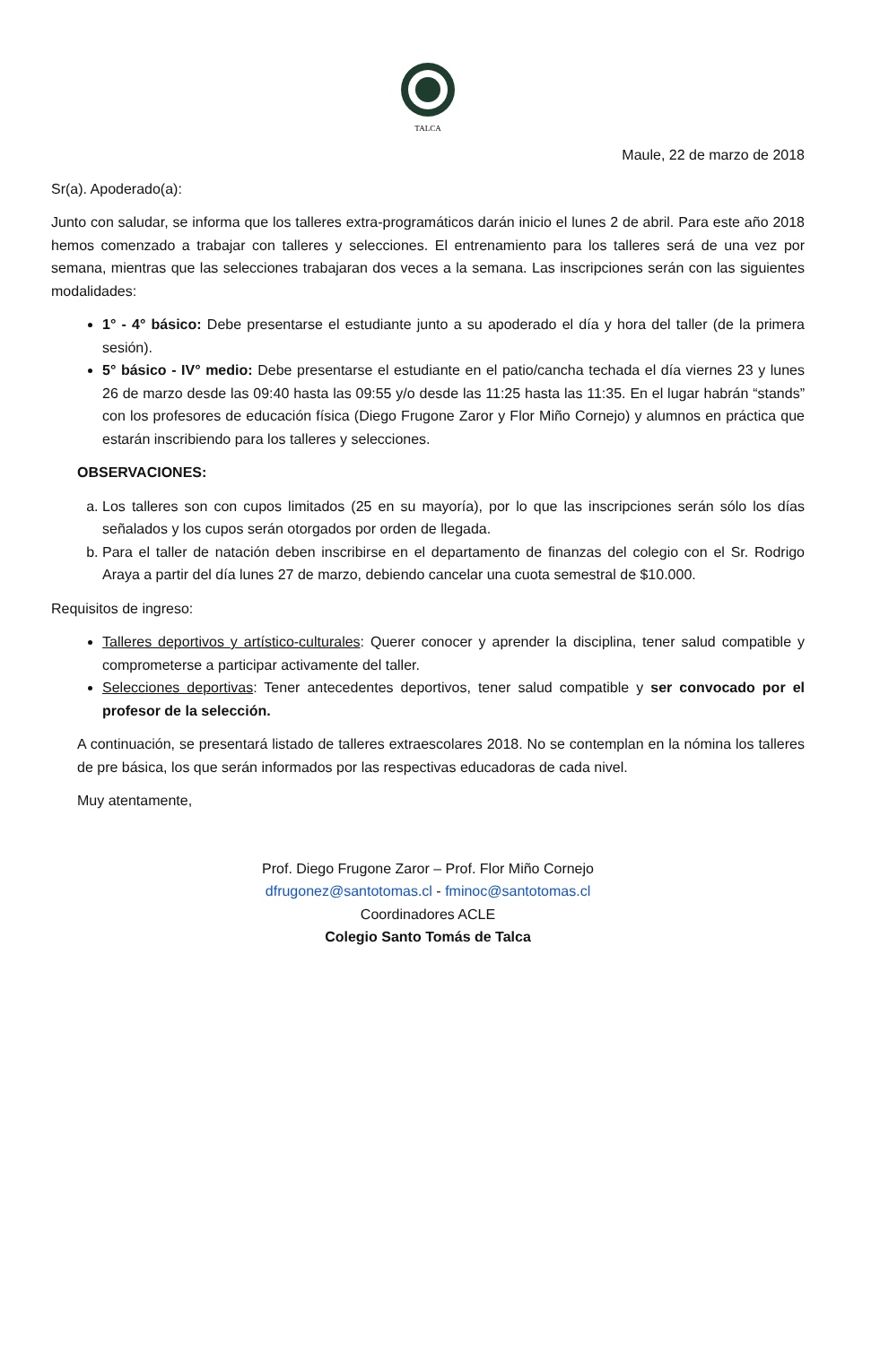TALCA
Maule, 22 de marzo de 2018
Sr(a). Apoderado(a):
Junto con saludar, se informa que los talleres extra-programáticos darán inicio el lunes 2 de abril. Para este año 2018 hemos comenzado a trabajar con talleres y selecciones. El entrenamiento para los talleres será de una vez por semana, mientras que las selecciones trabajaran dos veces a la semana. Las inscripciones serán con las siguientes modalidades:
1° - 4° básico: Debe presentarse el estudiante junto a su apoderado el día y hora del taller (de la primera sesión).
5° básico - IV° medio: Debe presentarse el estudiante en el patio/cancha techada el día viernes 23 y lunes 26 de marzo desde las 09:40 hasta las 09:55 y/o desde las 11:25 hasta las 11:35. En el lugar habrán “stands” con los profesores de educación física (Diego Frugone Zaror y Flor Miño Cornejo) y alumnos en práctica que estarán inscribiendo para los talleres y selecciones.
OBSERVACIONES:
a. Los talleres son con cupos limitados (25 en su mayoría), por lo que las inscripciones serán sólo los días señalados y los cupos serán otorgados por orden de llegada.
b. Para el taller de natación deben inscribirse en el departamento de finanzas del colegio con el Sr. Rodrigo Araya a partir del día lunes 27 de marzo, debiendo cancelar una cuota semestral de $10.000.
Requisitos de ingreso:
Talleres deportivos y artístico-culturales: Querer conocer y aprender la disciplina, tener salud compatible y comprometerse a participar activamente del taller.
Selecciones deportivas: Tener antecedentes deportivos, tener salud compatible y ser convocado por el profesor de la selección.
A continuación, se presentará listado de talleres extraescolares 2018. No se contemplan en la nómina los talleres de pre básica, los que serán informados por las respectivas educadoras de cada nivel.
Muy atentamente,
Prof. Diego Frugone Zaror – Prof. Flor Miño Cornejo
dfrugonez@santotomas.cl - fminoc@santotomas.cl
Coordinadores ACLE
Colegio Santo Tomás de Talca